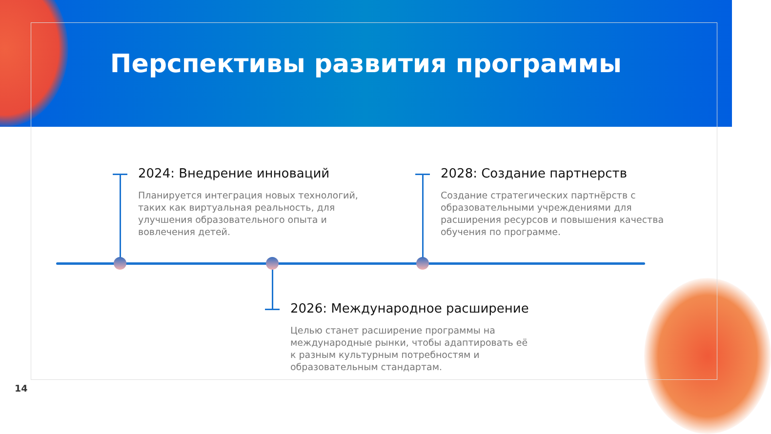Перспективы развития программы
2024: Внедрение инноваций
Планируется интеграция новых технологий, таких как виртуальная реальность, для улучшения образовательного опыта и вовлечения детей.
2028: Создание партнерств
Создание стратегических партнёрств с образовательными учреждениями для расширения ресурсов и повышения качества обучения по программе.
2026: Международное расширение
Целью станет расширение программы на международные рынки, чтобы адаптировать её к разным культурным потребностям и образовательным стандартам.
14